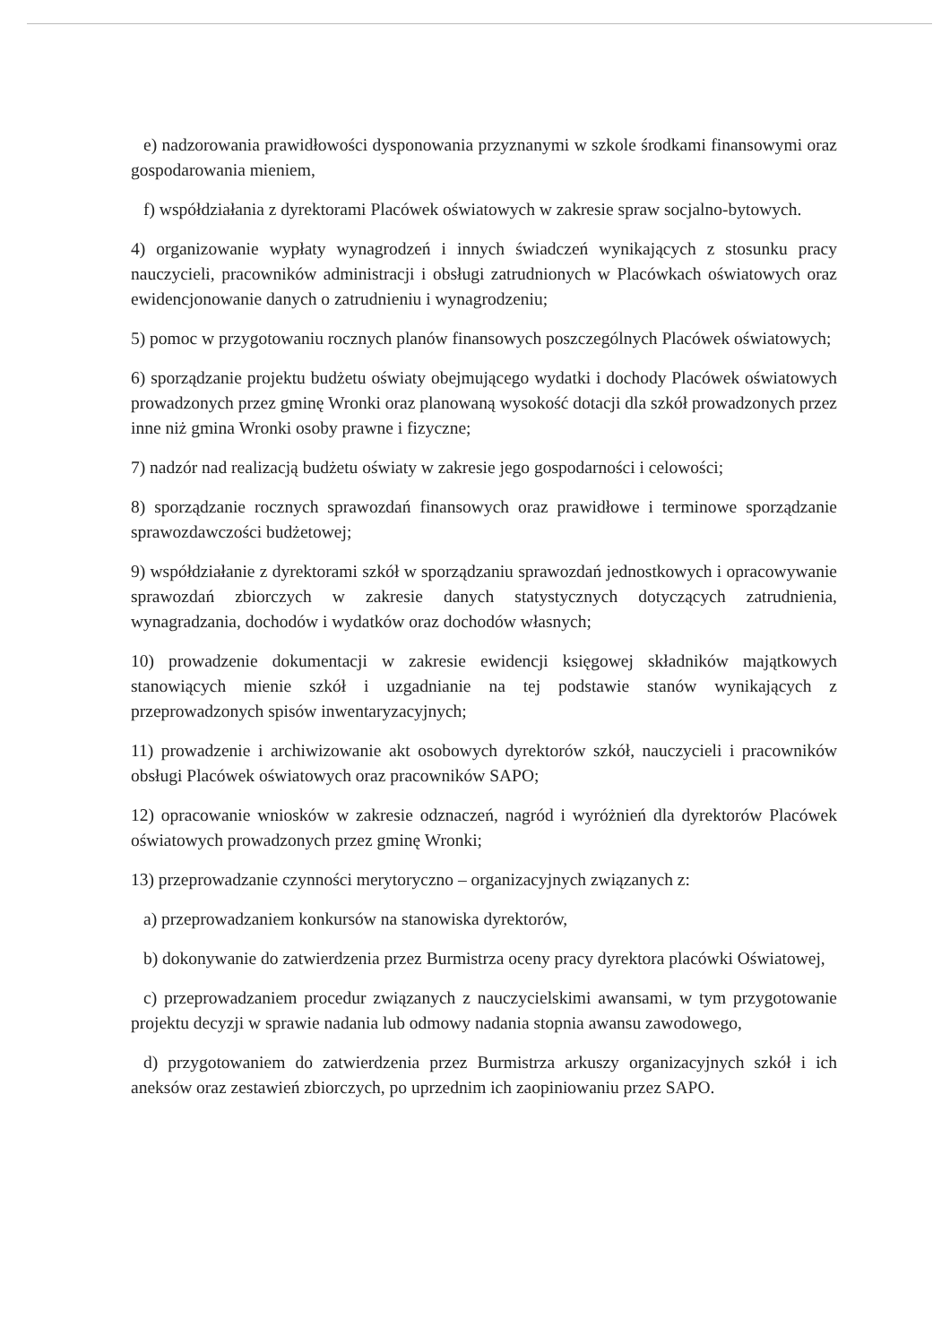e) nadzorowania prawidłowości dysponowania przyznanymi w szkole środkami finansowymi oraz gospodarowania mieniem,
f) współdziałania z dyrektorami Placówek oświatowych w zakresie spraw socjalno-bytowych.
4) organizowanie wypłaty wynagrodzeń i innych świadczeń wynikających z stosunku pracy nauczycieli, pracowników administracji i obsługi zatrudnionych w Placówkach oświatowych oraz ewidencjonowanie danych o zatrudnieniu i wynagrodzeniu;
5) pomoc w przygotowaniu rocznych planów finansowych poszczególnych Placówek oświatowych;
6) sporządzanie projektu budżetu oświaty obejmującego wydatki i dochody Placówek oświatowych prowadzonych przez gminę Wronki oraz planowaną wysokość dotacji dla szkół prowadzonych przez inne niż gmina Wronki osoby prawne i fizyczne;
7) nadzór nad realizacją budżetu oświaty w zakresie jego gospodarności i celowości;
8) sporządzanie rocznych sprawozdań finansowych oraz prawidłowe i terminowe sporządzanie sprawozdawczości budżetowej;
9) współdziałanie z dyrektorami szkół w sporządzaniu sprawozdań jednostkowych i opracowywanie sprawozdań zbiorczych w zakresie danych statystycznych dotyczących zatrudnienia, wynagradzania, dochodów i wydatków oraz dochodów własnych;
10) prowadzenie dokumentacji w zakresie ewidencji księgowej składników majątkowych stanowiących mienie szkół i uzgadnianie na tej podstawie stanów wynikających z przeprowadzonych spisów inwentaryzacyjnych;
11) prowadzenie i archiwizowanie akt osobowych dyrektorów szkół, nauczycieli i pracowników obsługi Placówek oświatowych oraz pracowników SAPO;
12) opracowanie wniosków w zakresie odznaczeń, nagród i wyróżnień dla dyrektorów Placówek oświatowych prowadzonych przez gminę Wronki;
13) przeprowadzanie czynności merytoryczno – organizacyjnych związanych z:
a) przeprowadzaniem konkursów na stanowiska dyrektorów,
b) dokonywanie do zatwierdzenia przez Burmistrza oceny pracy dyrektora placówki Oświatowej,
c) przeprowadzaniem procedur związanych z nauczycielskimi awansami, w tym przygotowanie projektu decyzji w sprawie nadania lub odmowy nadania stopnia awansu zawodowego,
d) przygotowaniem do zatwierdzenia przez Burmistrza arkuszy organizacyjnych szkół i ich aneksów oraz zestawień zbiorczych, po uprzednim ich zaopiniowaniu przez SAPO.